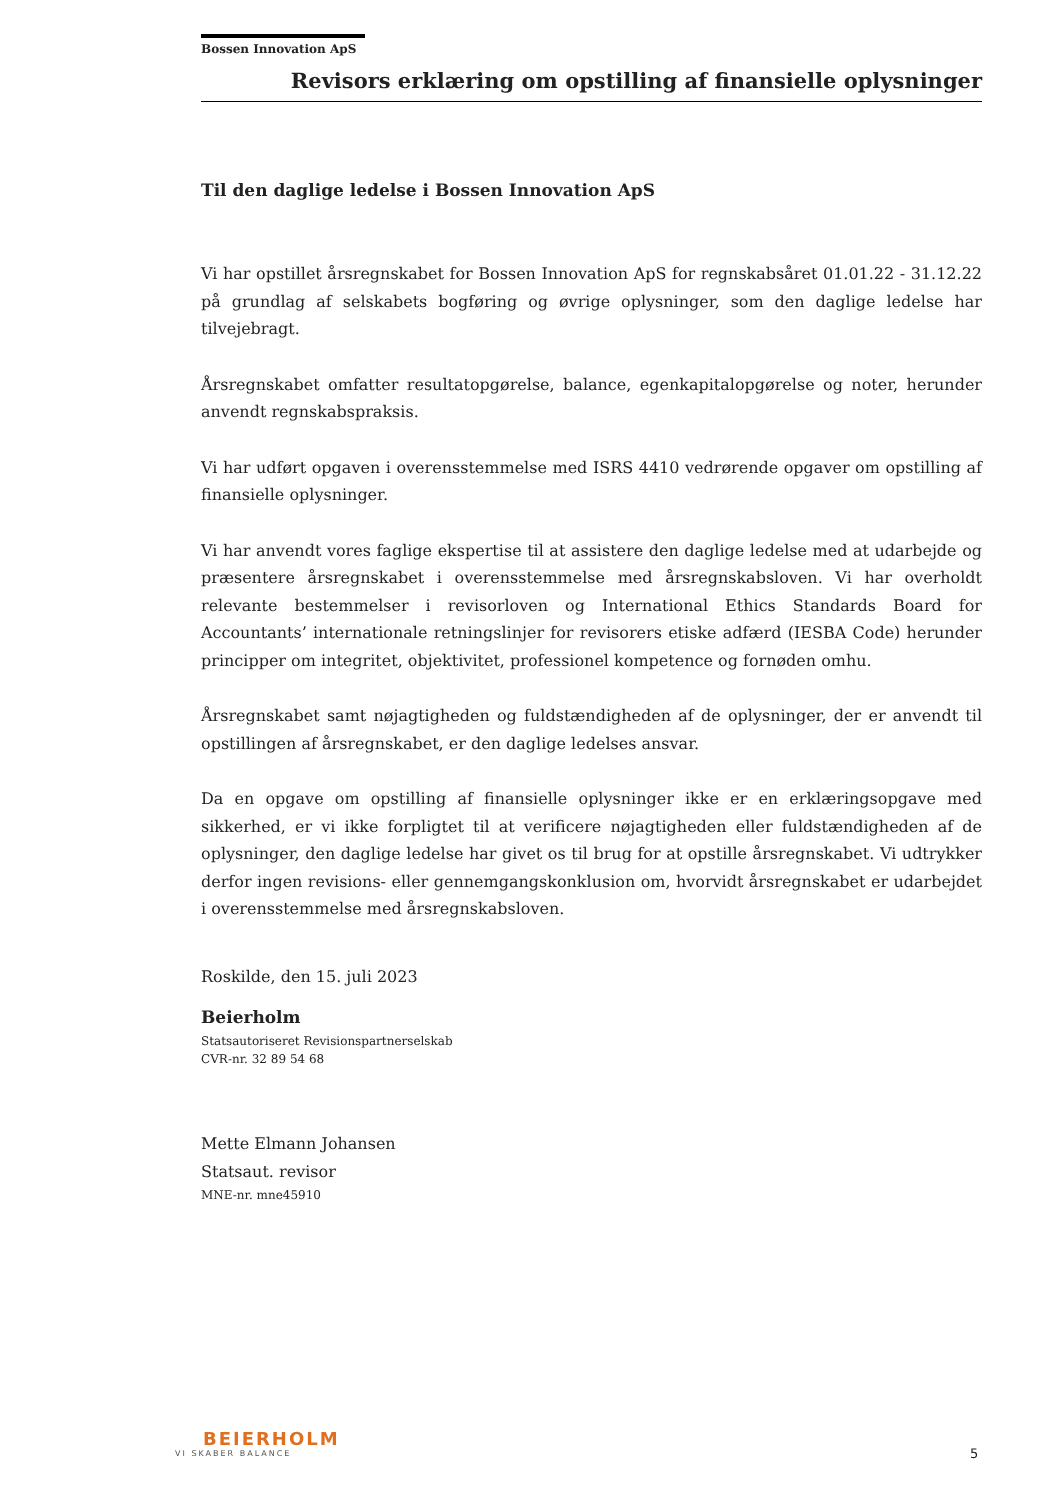Bossen Innovation ApS
Revisors erklæring om opstilling af finansielle oplysninger
Til den daglige ledelse i Bossen Innovation ApS
Vi har opstillet årsregnskabet for Bossen Innovation ApS for regnskabsåret 01.01.22 - 31.12.22 på grundlag af selskabets bogføring og øvrige oplysninger, som den daglige ledelse har tilvejebragt.
Årsregnskabet omfatter resultatopgørelse, balance, egenkapitalopgørelse og noter, herunder anvendt regnskabspraksis.
Vi har udført opgaven i overensstemmelse med ISRS 4410 vedrørende opgaver om opstilling af finansielle oplysninger.
Vi har anvendt vores faglige ekspertise til at assistere den daglige ledelse med at udarbejde og præsentere årsregnskabet i overensstemmelse med årsregnskabsloven. Vi har overholdt relevante bestemmelser i revisorloven og International Ethics Standards Board for Accountants’ internationale retningslinjer for revisorers etiske adfærd (IESBA Code) herunder principper om integritet, objektivitet, professionel kompetence og fornøden omhu.
Årsregnskabet samt nøjagtigheden og fuldstændigheden af de oplysninger, der er anvendt til opstillingen af årsregnskabet, er den daglige ledelses ansvar.
Da en opgave om opstilling af finansielle oplysninger ikke er en erklæringsopgave med sikkerhed, er vi ikke forpligtet til at verificere nøjagtigheden eller fuldstændigheden af de oplysninger, den daglige ledelse har givet os til brug for at opstille årsregnskabet. Vi udtrykker derfor ingen revisions- eller gennemgangskonklusion om, hvorvidt årsregnskabet er udarbejdet i overensstemmelse med årsregnskabsloven.
Roskilde, den 15. juli 2023
Beierholm
Statsautoriseret Revisionspartnerselskab
CVR-nr. 32 89 54 68
Mette Elmann Johansen
Statsaut. revisor
MNE-nr. mne45910
BEIERHOLM
VI SKABER BALANCE
5